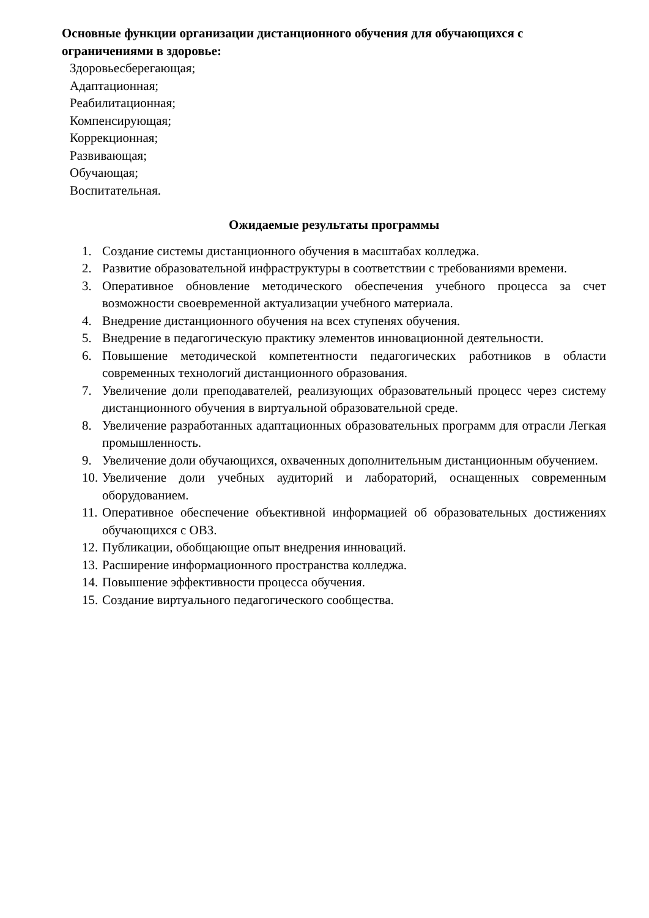Основные функции организации дистанционного обучения для обучающихся с ограничениями в здоровье:
Здоровьесберегающая;
Адаптационная;
Реабилитационная;
Компенсирующая;
Коррекционная;
Развивающая;
Обучающая;
Воспитательная.
Ожидаемые результаты программы
1. Создание системы дистанционного обучения в масштабах колледжа.
2. Развитие образовательной инфраструктуры в соответствии с требованиями времени.
3. Оперативное обновление методического обеспечения учебного процесса за счет возможности своевременной актуализации учебного материала.
4. Внедрение дистанционного обучения на всех ступенях обучения.
5. Внедрение в педагогическую практику элементов инновационной деятельности.
6. Повышение методической компетентности педагогических работников в области современных технологий дистанционного образования.
7. Увеличение доли преподавателей, реализующих образовательный процесс через систему дистанционного обучения в виртуальной образовательной среде.
8. Увеличение разработанных адаптационных образовательных программ для отрасли Легкая промышленность.
9. Увеличение доли обучающихся, охваченных дополнительным дистанционным обучением.
10. Увеличение доли учебных аудиторий и лабораторий, оснащенных современным оборудованием.
11. Оперативное обеспечение объективной информацией об образовательных достижениях обучающихся с ОВЗ.
12. Публикации, обобщающие опыт внедрения инноваций.
13. Расширение информационного пространства колледжа.
14. Повышение эффективности процесса обучения.
15. Создание виртуального педагогического сообщества.